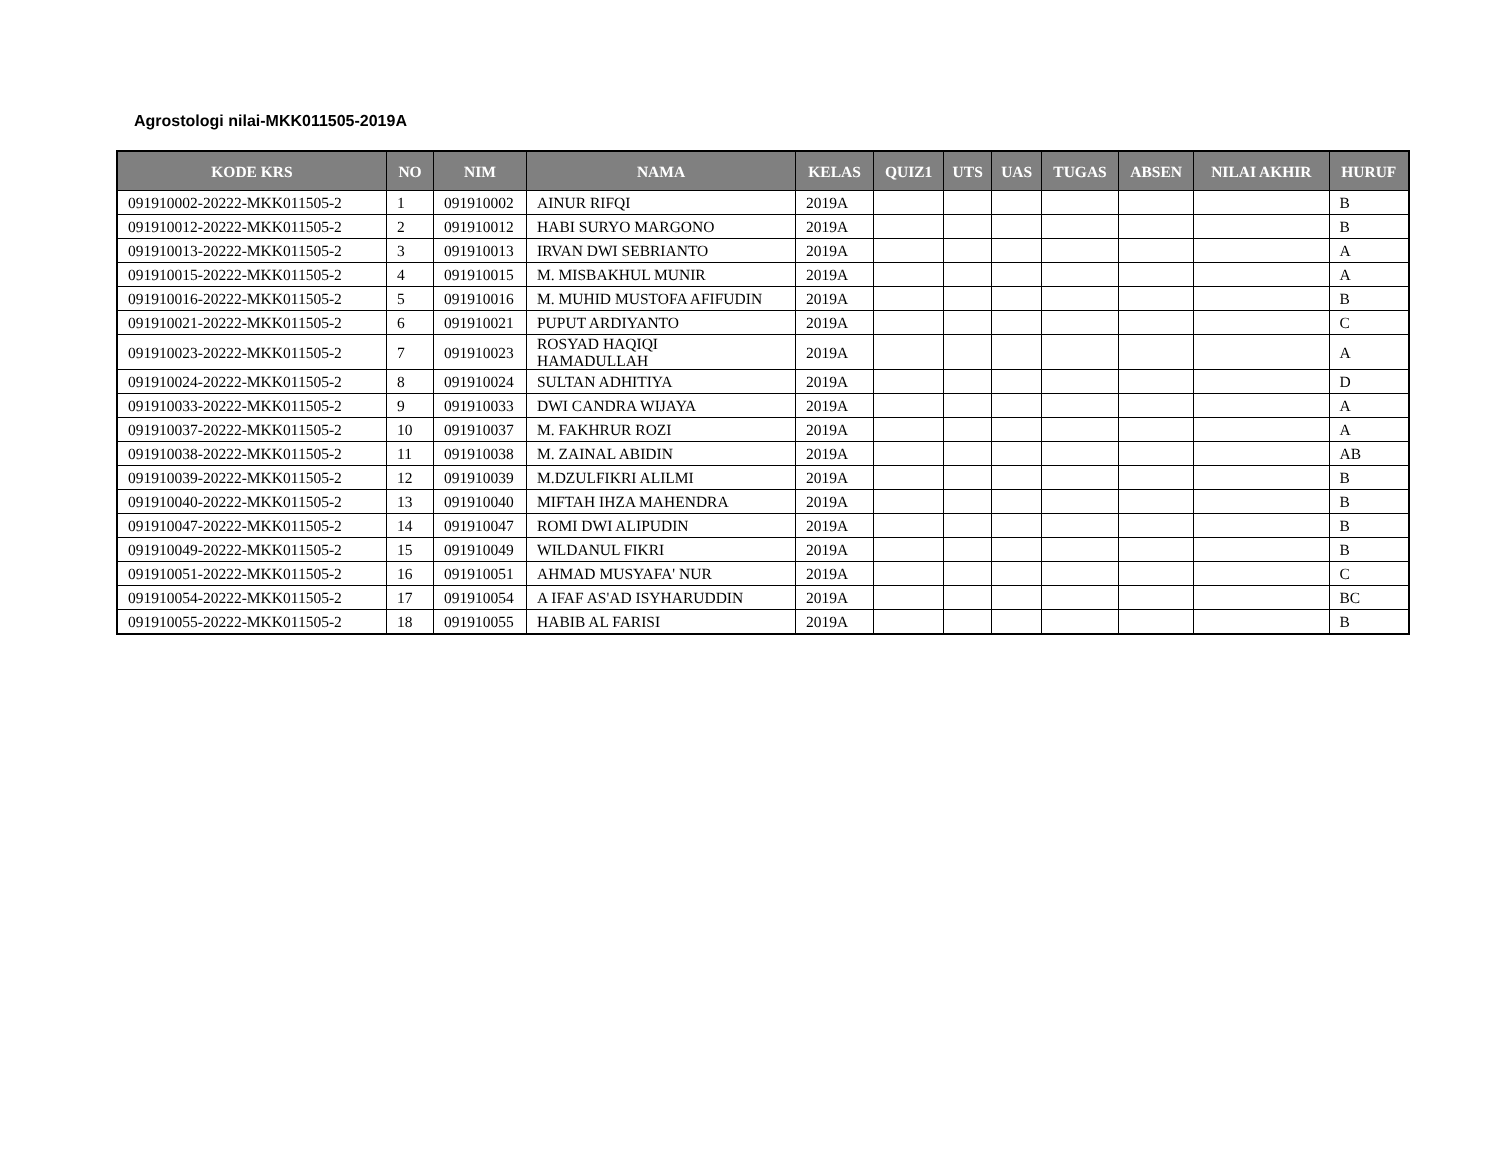Agrostologi nilai-MKK011505-2019A
| KODE KRS | NO | NIM | NAMA | KELAS | QUIZ1 | UTS | UAS | TUGAS | ABSEN | NILAI AKHIR | HURUF |
| --- | --- | --- | --- | --- | --- | --- | --- | --- | --- | --- | --- |
| 091910002-20222-MKK011505-2 | 1 | 091910002 | AINUR RIFQI | 2019A | | | | | | | B |
| 091910012-20222-MKK011505-2 | 2 | 091910012 | HABI SURYO MARGONO | 2019A | | | | | | | B |
| 091910013-20222-MKK011505-2 | 3 | 091910013 | IRVAN DWI SEBRIANTO | 2019A | | | | | | | A |
| 091910015-20222-MKK011505-2 | 4 | 091910015 | M. MISBAKHUL MUNIR | 2019A | | | | | | | A |
| 091910016-20222-MKK011505-2 | 5 | 091910016 | M. MUHID MUSTOFA AFIFUDIN | 2019A | | | | | | | B |
| 091910021-20222-MKK011505-2 | 6 | 091910021 | PUPUT ARDIYANTO | 2019A | | | | | | | C |
| 091910023-20222-MKK011505-2 | 7 | 091910023 | ROSYAD HAQIQI HAMADULLAH | 2019A | | | | | | | A |
| 091910024-20222-MKK011505-2 | 8 | 091910024 | SULTAN ADHITIYA | 2019A | | | | | | | D |
| 091910033-20222-MKK011505-2 | 9 | 091910033 | DWI CANDRA WIJAYA | 2019A | | | | | | | A |
| 091910037-20222-MKK011505-2 | 10 | 091910037 | M. FAKHRUR ROZI | 2019A | | | | | | | A |
| 091910038-20222-MKK011505-2 | 11 | 091910038 | M. ZAINAL ABIDIN | 2019A | | | | | | | AB |
| 091910039-20222-MKK011505-2 | 12 | 091910039 | M.DZULFIKRI ALILMI | 2019A | | | | | | | B |
| 091910040-20222-MKK011505-2 | 13 | 091910040 | MIFTAH IHZA MAHENDRA | 2019A | | | | | | | B |
| 091910047-20222-MKK011505-2 | 14 | 091910047 | ROMI DWI ALIPUDIN | 2019A | | | | | | | B |
| 091910049-20222-MKK011505-2 | 15 | 091910049 | WILDANUL FIKRI | 2019A | | | | | | | B |
| 091910051-20222-MKK011505-2 | 16 | 091910051 | AHMAD MUSYAFA' NUR | 2019A | | | | | | | C |
| 091910054-20222-MKK011505-2 | 17 | 091910054 | A IFAF AS'AD ISYHARUDDIN | 2019A | | | | | | | BC |
| 091910055-20222-MKK011505-2 | 18 | 091910055 | HABIB AL FARISI | 2019A | | | | | | | B |